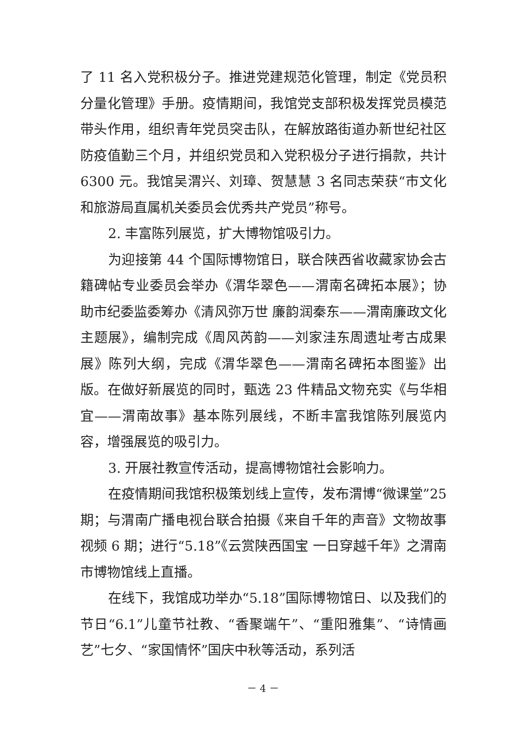了 11 名入党积极分子。推进党建规范化管理，制定《党员积分量化管理》手册。疫情期间，我馆党支部积极发挥党员模范带头作用，组织青年党员突击队，在解放路街道办新世纪社区防疫值勤三个月，并组织党员和入党积极分子进行捐款，共计 6300 元。我馆吴渭兴、刘璋、贺慧慧 3 名同志荣获“市文化和旅游局直属机关委员会优秀共产党员”称号。
2. 丰富陈列展览，扩大博物馆吸引力。
为迎接第 44 个国际博物馆日，联合陕西省收藏家协会古籍碑帖专业委员会举办《渭华翠色——渭南名碑拓本展》；协助市纪委监委筹办《清风弥万世 廉韵润秦东——渭南廉政文化主题展》，编制完成《周风芮韵——刘家洼东周遗址考古成果展》陈列大纲，完成《渭华翠色——渭南名碑拓本图鉴》出版。在做好新展览的同时，甄选 23 件精品文物充实《与华相宜——渭南故事》基本陈列展线，不断丰富我馆陈列展览内容，增强展览的吸引力。
3. 开展社教宣传活动，提高博物馆社会影响力。
在疫情期间我馆积极策划线上宣传，发布渭博“微课堂”25 期；与渭南广播电视台联合拍摄《来自千年的声音》文物故事视频 6 期；进行“5.18”《云赏陕西国宝 一日穿越千年》之渭南市博物馆线上直播。
在线下，我馆成功举办“5.18”国际博物馆日、以及我们的节日“6.1”儿童节社教、“香聚端午”、“重阳雅集”、“诗情画艺”七夕、“家国情怀”国庆中秋等活动，系列活
－ 4 －